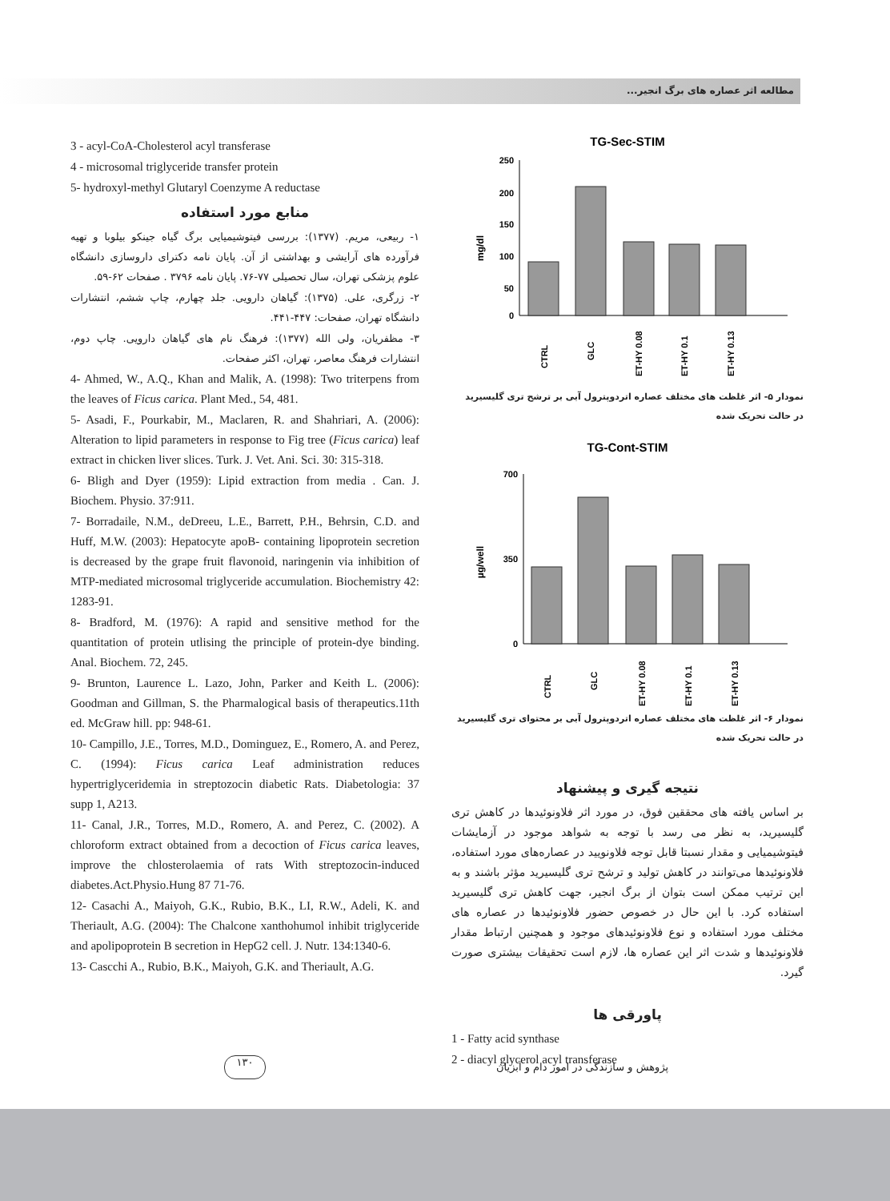مطالعه اثر عصاره های برگ انجیر...
3 - acyl-CoA-Cholesterol acyl transferase
4 - microsomal triglyceride transfer protein
5- hydroxyl-methyl Glutaryl Coenzyme A reductase
منابع مورد استفاده
۱- ربیعی، مریم. (۱۳۷۷): بررسی فیتوشیمیایی برگ گیاه جینکو بیلوبا و تهیه فرآورده های آرایشی و بهداشتی از آن. پایان نامه دکترای داروسازی دانشگاه علوم پزشکی تهران، سال تحصیلی ۷۷-۷۶. پایان نامه ۳۷۹۶ . صفحات ۶۲-۵۹.
۲- زرگری، علی. (۱۳۷۵): گیاهان دارویی. جلد چهارم، چاپ ششم، انتشارات دانشگاه تهران، صفحات: ۴۴۷-۴۴۱.
۳- مظفریان، ولی الله (۱۳۷۷): فرهنگ نام های گیاهان دارویی. چاپ دوم، انتشارات فرهنگ معاصر، تهران، اکثر صفحات.
4- Ahmed, W., A.Q., Khan and Malik, A. (1998): Two triterpens from the leaves of Ficus carica. Plant Med., 54, 481.
5- Asadi, F., Pourkabir, M., Maclaren, R. and Shahriari, A. (2006): Alteration to lipid parameters in response to Fig tree (Ficus carica) leaf extract in chicken liver slices. Turk. J. Vet. Ani. Sci. 30: 315-318.
6- Bligh and Dyer (1959): Lipid extraction from media . Can. J. Biochem. Physio. 37:911.
7- Borradaile, N.M., deDreeu, L.E., Barrett, P.H., Behrsin, C.D. and Huff, M.W. (2003): Hepatocyte apoB- containing lipoprotein secretion is decreased by the grape fruit flavonoid, naringenin via inhibition of MTP-mediated microsomal triglyceride accumulation. Biochemistry 42: 1283-91.
8- Bradford, M. (1976): A rapid and sensitive method for the quantitation of protein utlising the principle of protein-dye binding. Anal. Biochem. 72, 245.
9- Brunton, Laurence L. Lazo, John, Parker and Keith L. (2006): Goodman and Gillman, S. the Pharmalogical basis of therapeutics.11th ed. McGraw hill. pp: 948-61.
10- Campillo, J.E., Torres, M.D., Dominguez, E., Romero, A. and Perez, C. (1994): Ficus carica Leaf administration reduces hypertriglyceridemia in streptozocin diabetic Rats. Diabetologia: 37 supp 1, A213.
11- Canal, J.R., Torres, M.D., Romero, A. and Perez, C. (2002). A chloroform extract obtained from a decoction of Ficus carica leaves, improve the chlosterolaemia of rats With streptozocin-induced diabetes.Act.Physio.Hung 87 71-76.
12- Casachi A., Maiyoh, G.K., Rubio, B.K., LI, R.W., Adeli, K. and Theriault, A.G. (2004): The Chalcone xanthohumol inhibit triglyceride and apolipoprotein B secretion in HepG2 cell. J. Nutr. 134:1340-6.
13- Cascchi A., Rubio, B.K., Maiyoh, G.K. and Theriault, A.G.
TG-Sec-STIM
mg/dl
250
200
150
100
50
0
CTRL
GLC
ET-HY 0.08
ET-HY 0.1
ET-HY 0.13
نمودار ۵- اثر غلظت های مختلف عصاره اتردوپترول آبی بر ترشح تری گلیسیرید
در حالت تحریک شده
TG-Cont-STIM
µg/well
700
0
350
CTRL
GLC
ET-HY 0.08
ET-HY 0.1
ET-HY 0.13
نمودار ۶- اثر غلظت های مختلف عصاره اتردوپترول آبی بر محتوای تری گلیسیرید
در حالت تحریک شده
نتیجه گیری و پیشنهاد
بر اساس یافته های محققین فوق، در مورد اثر فلاونوئیدها در کاهش تری گلیسیرید، به نظر می رسد با توجه به شواهد موجود در آزمایشات فیتوشیمیایی و مقدار نسبتا قابل توجه فلاونویید در عصاره‌های مورد استفاده، فلاونوئیدها می‌توانند در کاهش تولید و ترشح تری گلیسیرید مؤثر باشند و به این ترتیب ممکن است بتوان از برگ انجیر، جهت کاهش تری گلیسیرید استفاده کرد. با این حال در خصوص حضور فلاونوئیدها در عصاره های مختلف مورد استفاده و نوع فلاونوئیدهای موجود و همچنین ارتباط مقدار فلاونوئیدها و شدت اثر این عصاره ها، لازم است تحقیقات بیشتری صورت گیرد.
پاورقی ها
1 - Fatty acid synthase
2 - diacyl glycerol acyl transferase
۱۳۰
پژوهش و سازندگی در امور دام و آبزیان